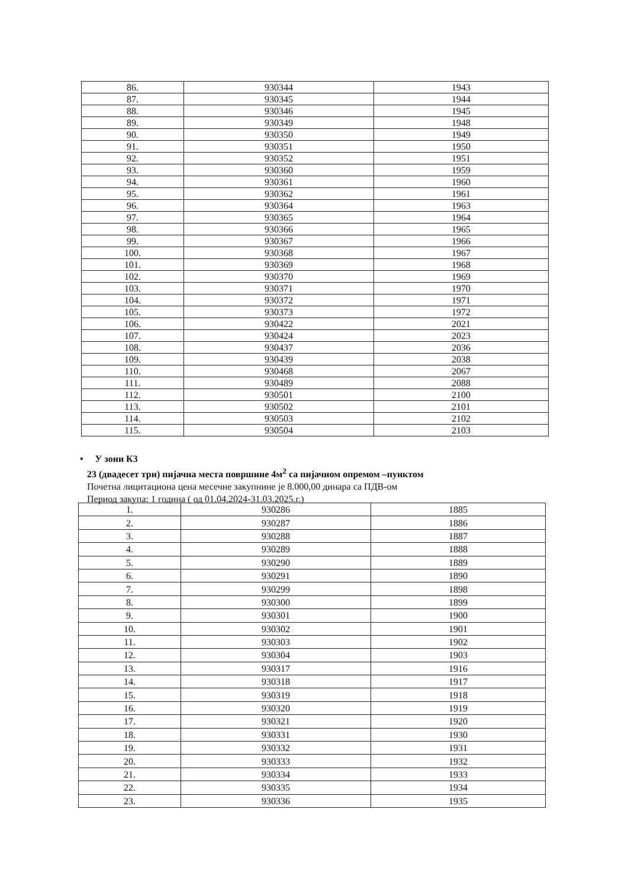| 86. | 930344 | 1943 |
| 87. | 930345 | 1944 |
| 88. | 930346 | 1945 |
| 89. | 930349 | 1948 |
| 90. | 930350 | 1949 |
| 91. | 930351 | 1950 |
| 92. | 930352 | 1951 |
| 93. | 930360 | 1959 |
| 94. | 930361 | 1960 |
| 95. | 930362 | 1961 |
| 96. | 930364 | 1963 |
| 97. | 930365 | 1964 |
| 98. | 930366 | 1965 |
| 99. | 930367 | 1966 |
| 100. | 930368 | 1967 |
| 101. | 930369 | 1968 |
| 102. | 930370 | 1969 |
| 103. | 930371 | 1970 |
| 104. | 930372 | 1971 |
| 105. | 930373 | 1972 |
| 106. | 930422 | 2021 |
| 107. | 930424 | 2023 |
| 108. | 930437 | 2036 |
| 109. | 930439 | 2038 |
| 110. | 930468 | 2067 |
| 111. | 930489 | 2088 |
| 112. | 930501 | 2100 |
| 113. | 930502 | 2101 |
| 114. | 930503 | 2102 |
| 115. | 930504 | 2103 |
• У зони К3
23 (двадесет три) пијачна места површине 4м<sup>2</sup> са пијачном опремом –пунктом
Почетна лицитациона цена месечне закупнине је 8.000,00 динара са ПДВ-ом
Период закупа: 1 година ( од 01.04.2024-31.03.2025.г.)
| 1. | 930286 | 1885 |
| 2. | 930287 | 1886 |
| 3. | 930288 | 1887 |
| 4. | 930289 | 1888 |
| 5. | 930290 | 1889 |
| 6. | 930291 | 1890 |
| 7. | 930299 | 1898 |
| 8. | 930300 | 1899 |
| 9. | 930301 | 1900 |
| 10. | 930302 | 1901 |
| 11. | 930303 | 1902 |
| 12. | 930304 | 1903 |
| 13. | 930317 | 1916 |
| 14. | 930318 | 1917 |
| 15. | 930319 | 1918 |
| 16. | 930320 | 1919 |
| 17. | 930321 | 1920 |
| 18. | 930331 | 1930 |
| 19. | 930332 | 1931 |
| 20. | 930333 | 1932 |
| 21. | 930334 | 1933 |
| 22. | 930335 | 1934 |
| 23. | 930336 | 1935 |